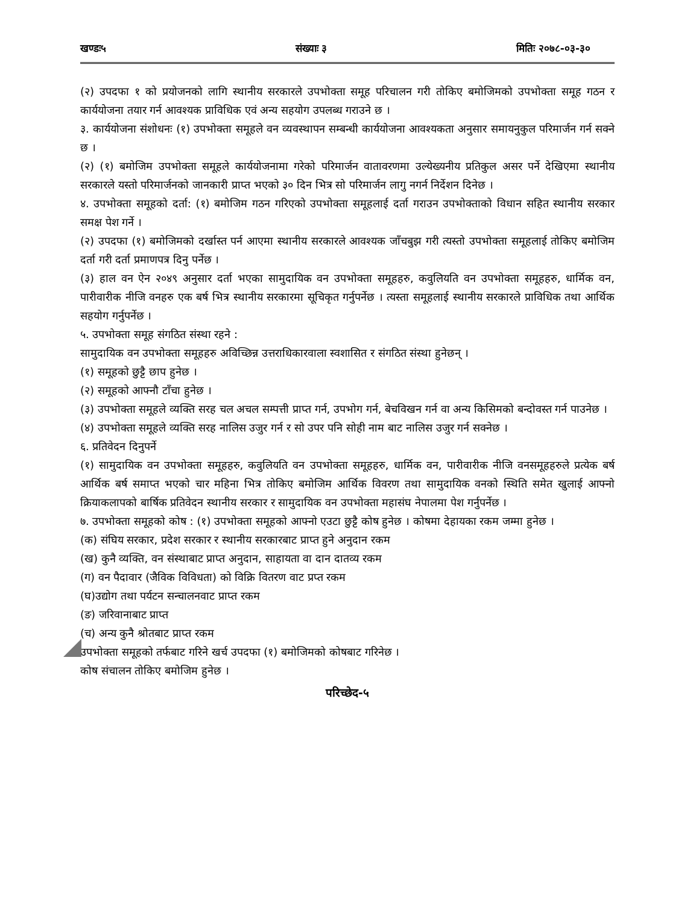खण्डः५ संख्याः ३ मितिः २०७८-०३-३०
(२) उपदफा १ को प्रयोजनको लागि स्थानीय सरकारले उपभोक्ता समूह परिचालन गरी तोकिए बमोजिमको उपभोक्ता समूह गठन र कार्ययोजना तयार गर्न आवश्यक प्राविधिक एवं अन्य सहयोग उपलब्ध गराउने छ ।
३. कार्ययोजना संशोधनः (१) उपभोक्ता समूहले वन व्यवस्थापन सम्बन्धी कार्ययोजना आवश्यकता अनुसार समायनुकुल परिमार्जन गर्न सक्ने छ ।
(२) (१) बमोजिम उपभोक्ता समूहले कार्ययोजनामा गरेको परिमार्जन वातावरणमा उल्येख्यनीय प्रतिकुल असर पर्ने देखिएमा स्थानीय सरकारले यस्तो परिमार्जनको जानकारी प्राप्त भएको ३० दिन भित्र सो परिमार्जन लागु नगर्न निर्देशन दिनेछ ।
४. उपभोक्ता समूहको दर्ता: (१) बमोजिम गठन गरिएको उपभोक्ता समूहलाई दर्ता गराउन उपभोक्ताको विधान सहित स्थानीय सरकार समक्ष पेश गर्ने ।
(२) उपदफा (१) बमोजिमको दर्खास्त पर्न आएमा स्थानीय सरकारले आवश्यक जाँचबुझ गरी त्यस्तो उपभोक्ता समूहलाई तोकिए बमोजिम दर्ता गरी दर्ता प्रमाणपत्र दिनु पर्नेछ ।
(३) हाल वन ऐन २०४९ अनुसार दर्ता भएका सामुदायिक वन उपभोक्ता समूहहरु, कवुलियति वन उपभोक्ता समूहहरु, धार्मिक वन, पारीवारीक नीजि वनहरु एक बर्ष भित्र स्थानीय सरकारमा सूचिकृत गर्नुपर्नेछ । त्यस्ता समूहलाई स्थानीय सरकारले प्राविधिक तथा आर्थिक सहयोग गर्नुपर्नेछ ।
५. उपभोक्ता समूह संगठित संस्था रहने :
सामुदायिक वन उपभोक्ता समूहहरु अविच्छिन्न उत्तराधिकारवाला स्वशासित र संगठित संस्था हुनेछन् ।
(१) समूहको छुट्टै छाप हुनेछ ।
(२) समूहको आफ्नौ टाँचा हुनेछ ।
(३) उपभोक्ता समूहले व्यक्ति सरह चल अचल सम्पत्ती प्राप्त गर्न, उपभोग गर्न, बेचविखन गर्न वा अन्य किसिमको बन्दोवस्त गर्न पाउनेछ ।
(४) उपभोक्ता समूहले व्यक्ति सरह नालिस उजुर गर्न र सो उपर पनि सोही नाम बाट नालिस उजुर गर्न सक्नेछ ।
६. प्रतिवेदन दिनुपर्ने
(१) सामुदायिक वन उपभोक्ता समूहहरु, कवुलियति वन उपभोक्ता समूहहरु, धार्मिक वन, पारीवारीक नीजि वनसमूहहरुले प्रत्येक बर्ष आर्थिक बर्ष समाप्त भएको चार महिना भित्र तोकिए बमोजिम आर्थिक विवरण तथा सामुदायिक वनको स्थिति समेत खुलाई आफ्नो क्रियाकलापको बार्षिक प्रतिवेदन स्थानीय सरकार र सामुदायिक वन उपभोक्ता महासंघ नेपालमा पेश गर्नुपर्नेछ ।
७. उपभोक्ता समूहको कोष : (१) उपभोक्ता समूहको आफ्नो एउटा छुट्टै कोष हुनेछ । कोषमा देहायका रकम जम्मा हुनेछ ।
(क) संघिय सरकार, प्रदेश सरकार र स्थानीय सरकारबाट प्राप्त हुने अनुदान रकम
(ख) कुनै व्यक्ति, वन संस्थाबाट प्राप्त अनुदान, साहायता वा दान दातव्य रकम
(ग) वन पैदावार (जैविक विविधता) को विक्रि वितरण वाट प्रप्त रकम
(घ)उद्योग तथा पर्यटन सन्चालनवाट प्राप्त रकम
(ङ) जरिवानाबाट प्राप्त
(च) अन्य कुनै श्रोतबाट प्राप्त रकम
उपभोक्ता समूहको तर्फबाट गरिने खर्च उपदफा (१) बमोजिमको कोषबाट गरिनेछ ।
कोष संचालन तोकिए बमोजिम हुनेछ ।
परिच्छेद-५